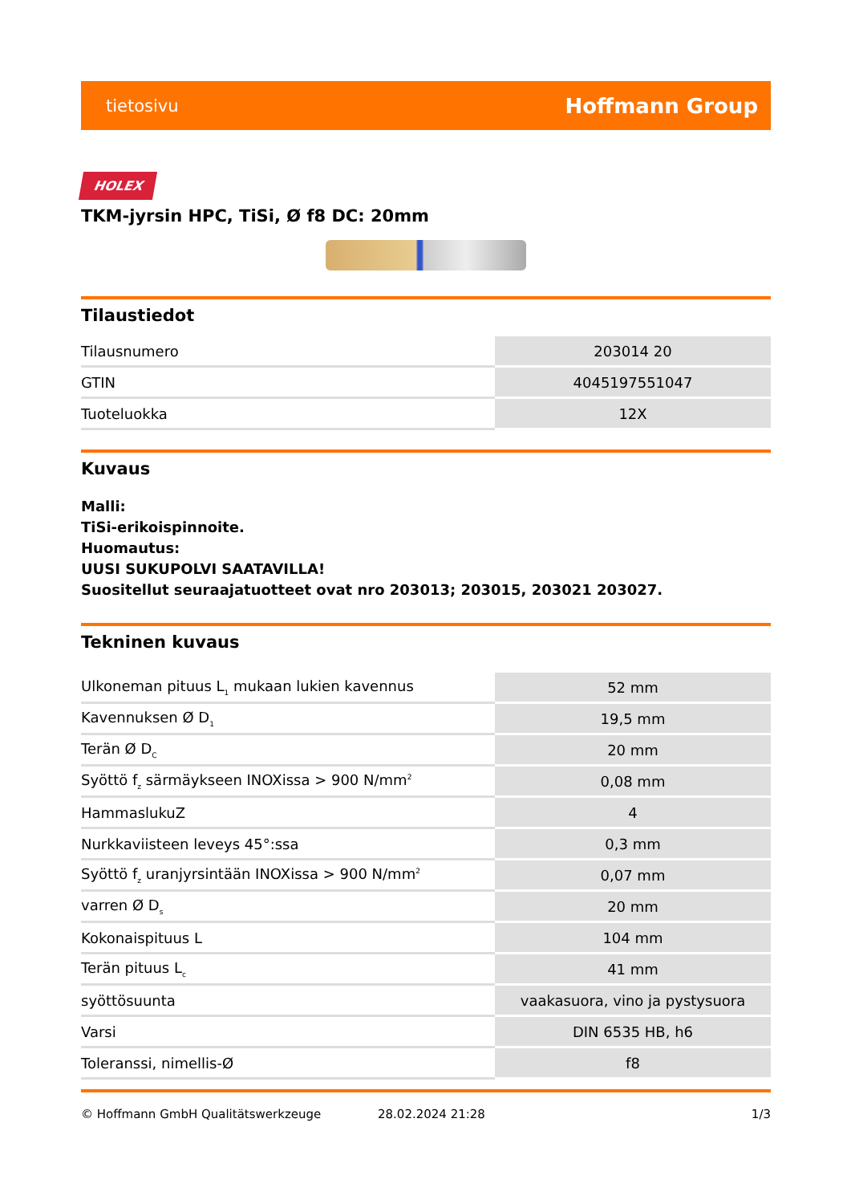tietosivu Hoffmann Group
HOLEX
TKM-jyrsin HPC, TiSi, Ø f8 DC: 20mm
Tilaustiedot
| Tilausnumero | 203014 20 |
| GTIN | 4045197551047 |
| Tuoteluokka | 12X |
Kuvaus
Malli:
TiSi-erikoispinnoite.
Huomautus:
UUSI SUKUPOLVI SAATAVILLA!
Suositellut seuraajatuotteet ovat nro 203013; 203015, 203021 203027.
Tekninen kuvaus
| Ulkoneman pituus L<sub>1</sub> mukaan lukien kavennus | 52 mm |
| Kavennuksen Ø D<sub>1</sub> | 19,5 mm |
| Terän Ø D<sub>C</sub> | 20 mm |
| Syöttö f<sub>z</sub> särmäykseen INOXissa > 900 N/mm<sup>2</sup> | 0,08 mm |
| HammaslukuZ | 4 |
| Nurkkaviisteen leveys 45°:ssa | 0,3 mm |
| Syöttö f<sub>z</sub> uranjyrsintään INOXissa > 900 N/mm<sup>2</sup> | 0,07 mm |
| varren Ø D<sub>s</sub> | 20 mm |
| Kokonaispituus L | 104 mm |
| Terän pituus L<sub>c</sub> | 41 mm |
| syöttösuunta | vaakasuora, vino ja pystysuora |
| Varsi | DIN 6535 HB, h6 |
| Toleranssi, nimellis-Ø | f8 |
© Hoffmann GmbH Qualitätswerkzeuge 28.02.2024 21:28 1/3